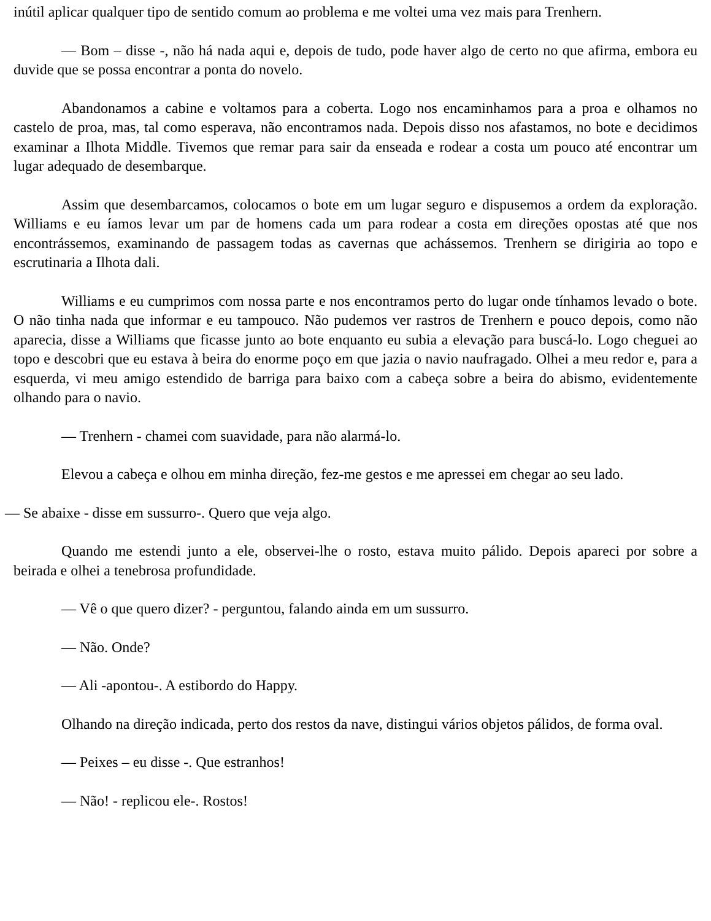inútil aplicar qualquer tipo de sentido comum ao problema e me voltei uma vez mais para Trenhern.
— Bom – disse -, não há nada aqui e, depois de tudo, pode haver algo de certo no que afirma, embora eu duvide que se possa encontrar a ponta do novelo.
Abandonamos a cabine e voltamos para a coberta. Logo nos encaminhamos para a proa e olhamos no castelo de proa, mas, tal como esperava, não encontramos nada. Depois disso nos afastamos, no bote e decidimos examinar a Ilhota Middle. Tivemos que remar para sair da enseada e rodear a costa um pouco até encontrar um lugar adequado de desembarque.
Assim que desembarcamos, colocamos o bote em um lugar seguro e dispusemos a ordem da exploração. Williams e eu íamos levar um par de homens cada um para rodear a costa em direções opostas até que nos encontrássemos, examinando de passagem todas as cavernas que achássemos. Trenhern se dirigiria ao topo e escrutinaria a Ilhota dali.
Williams e eu cumprimos com nossa parte e nos encontramos perto do lugar onde tínhamos levado o bote. O não tinha nada que informar e eu tampouco. Não pudemos ver rastros de Trenhern e pouco depois, como não aparecia, disse a Williams que ficasse junto ao bote enquanto eu subia a elevação para buscá-lo. Logo cheguei ao topo e descobri que eu estava à beira do enorme poço em que jazia o navio naufragado. Olhei a meu redor e, para a esquerda, vi meu amigo estendido de barriga para baixo com a cabeça sobre a beira do abismo, evidentemente olhando para o navio.
— Trenhern - chamei com suavidade, para não alarmá-lo.
Elevou a cabeça e olhou em minha direção, fez-me gestos e me apressei em chegar ao seu lado.
— Se abaixe - disse em sussurro-. Quero que veja algo.
Quando me estendi junto a ele, observei-lhe o rosto, estava muito pálido. Depois apareci por sobre a beirada e olhei a tenebrosa profundidade.
— Vê o que quero dizer? - perguntou, falando ainda em um sussurro.
— Não. Onde?
— Ali -apontou-. A estibordo do Happy.
Olhando na direção indicada, perto dos restos da nave, distingui vários objetos pálidos, de forma oval.
— Peixes – eu disse -. Que estranhos!
— Não! - replicou ele-. Rostos!